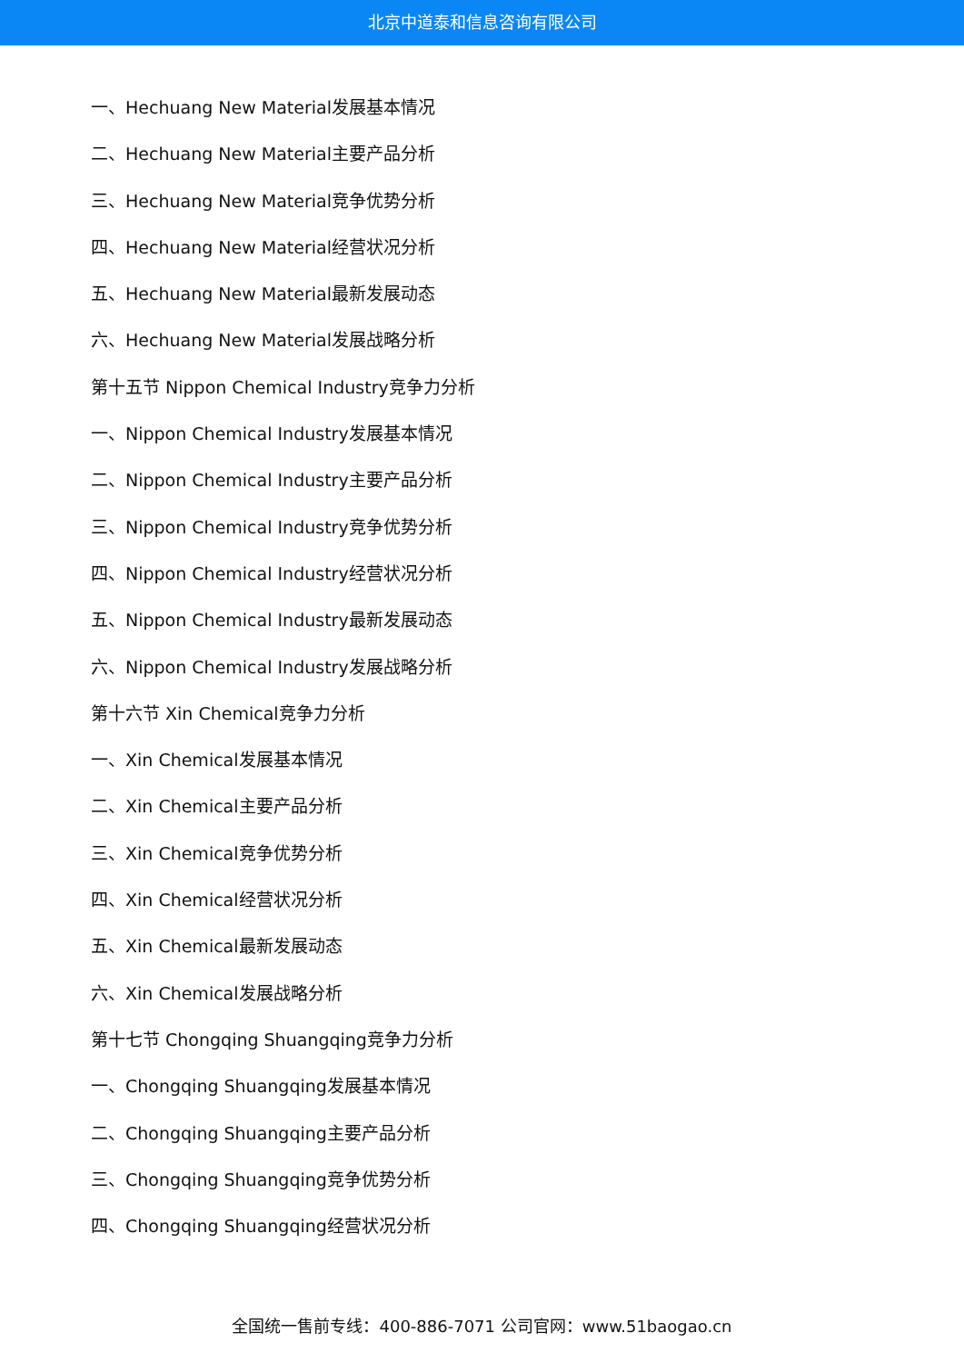北京中道泰和信息咨询有限公司
一、Hechuang New Material发展基本情况
二、Hechuang New Material主要产品分析
三、Hechuang New Material竞争优势分析
四、Hechuang New Material经营状况分析
五、Hechuang New Material最新发展动态
六、Hechuang New Material发展战略分析
第十五节 Nippon Chemical Industry竞争力分析
一、Nippon Chemical Industry发展基本情况
二、Nippon Chemical Industry主要产品分析
三、Nippon Chemical Industry竞争优势分析
四、Nippon Chemical Industry经营状况分析
五、Nippon Chemical Industry最新发展动态
六、Nippon Chemical Industry发展战略分析
第十六节 Xin Chemical竞争力分析
一、Xin Chemical发展基本情况
二、Xin Chemical主要产品分析
三、Xin Chemical竞争优势分析
四、Xin Chemical经营状况分析
五、Xin Chemical最新发展动态
六、Xin Chemical发展战略分析
第十七节 Chongqing Shuangqing竞争力分析
一、Chongqing Shuangqing发展基本情况
二、Chongqing Shuangqing主要产品分析
三、Chongqing Shuangqing竞争优势分析
四、Chongqing Shuangqing经营状况分析
全国统一售前专线：400-886-7071 公司官网：www.51baogao.cn